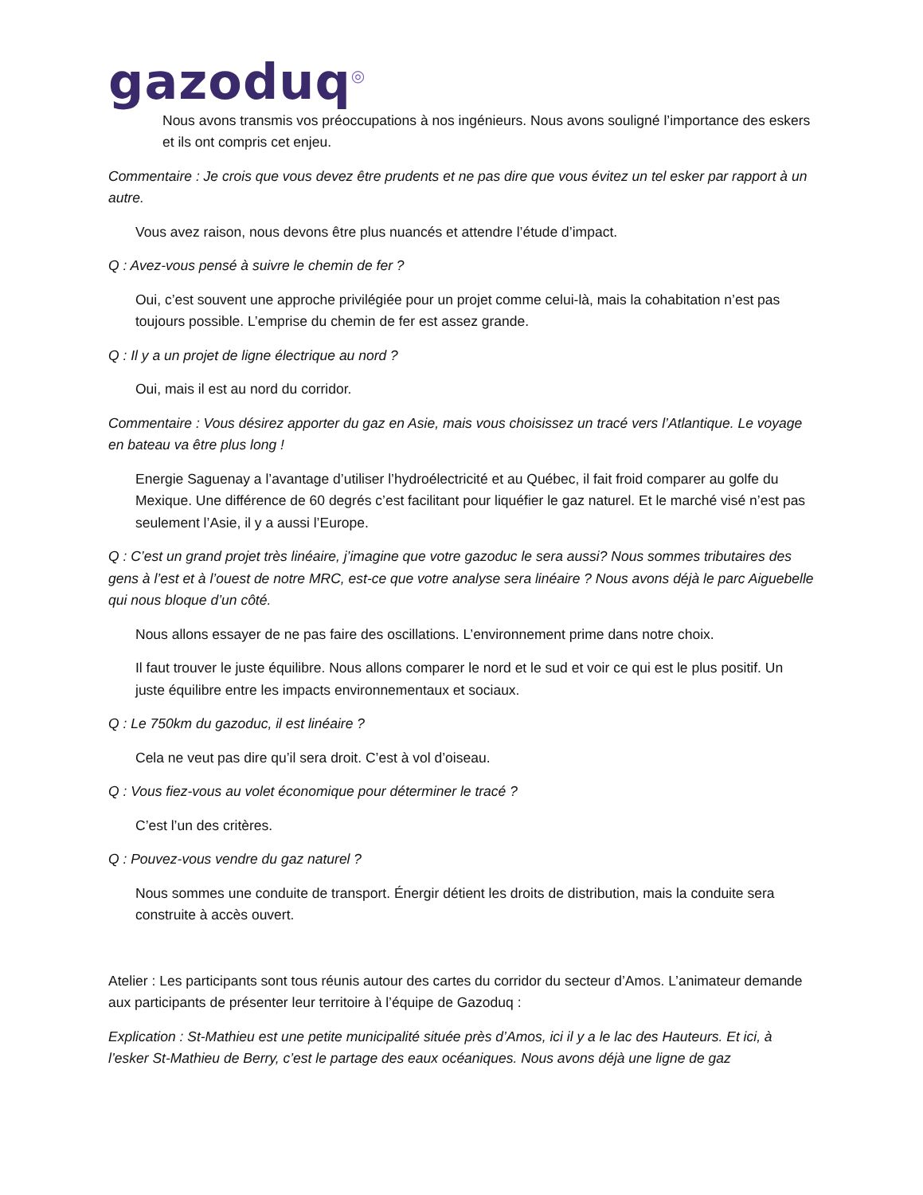gazoduq<sup>◎</sup>
Nous avons transmis vos préoccupations à nos ingénieurs. Nous avons souligné l’importance des eskers et ils ont compris cet enjeu.
Commentaire : Je crois que vous devez être prudents et ne pas dire que vous évitez un tel esker par rapport à un autre.
Vous avez raison, nous devons être plus nuancés et attendre l’étude d’impact.
Q : Avez-vous pensé à suivre le chemin de fer ?
Oui, c’est souvent une approche privilégiée pour un projet comme celui-là, mais la cohabitation n’est pas toujours possible. L’emprise du chemin de fer est assez grande.
Q : Il y a un projet de ligne électrique au nord ?
Oui, mais il est au nord du corridor.
Commentaire : Vous désirez apporter du gaz en Asie, mais vous choisissez un tracé vers l’Atlantique. Le voyage en bateau va être plus long !
Energie Saguenay a l’avantage d’utiliser l’hydroélectricité et au Québec, il fait froid comparer au golfe du Mexique. Une différence de 60 degrés c’est facilitant pour liquéfier le gaz naturel. Et le marché visé n’est pas seulement l’Asie, il y a aussi l’Europe.
Q : C’est un grand projet très linéaire, j’imagine que votre gazoduc le sera aussi? Nous sommes tributaires des gens à l’est et à l’ouest de notre MRC, est-ce que votre analyse sera linéaire ? Nous avons déjà le parc Aiguebelle qui nous bloque d’un côté.
Nous allons essayer de ne pas faire des oscillations. L’environnement prime dans notre choix.
Il faut trouver le juste équilibre. Nous allons comparer le nord et le sud et voir ce qui est le plus positif. Un juste équilibre entre les impacts environnementaux et sociaux.
Q : Le 750km du gazoduc, il est linéaire ?
Cela ne veut pas dire qu’il sera droit. C’est à vol d’oiseau.
Q : Vous fiez-vous au volet économique pour déterminer le tracé ?
C’est l’un des critères.
Q : Pouvez-vous vendre du gaz naturel ?
Nous sommes une conduite de transport. Énergir détient les droits de distribution, mais la conduite sera construite à accès ouvert.
Atelier : Les participants sont tous réunis autour des cartes du corridor du secteur d’Amos. L’animateur demande aux participants de présenter leur territoire à l’équipe de Gazoduq :
Explication : St-Mathieu est une petite municipalité située près d’Amos, ici il y a le lac des Hauteurs. Et ici, à l’esker St-Mathieu de Berry, c’est le partage des eaux océaniques. Nous avons déjà une ligne de gaz